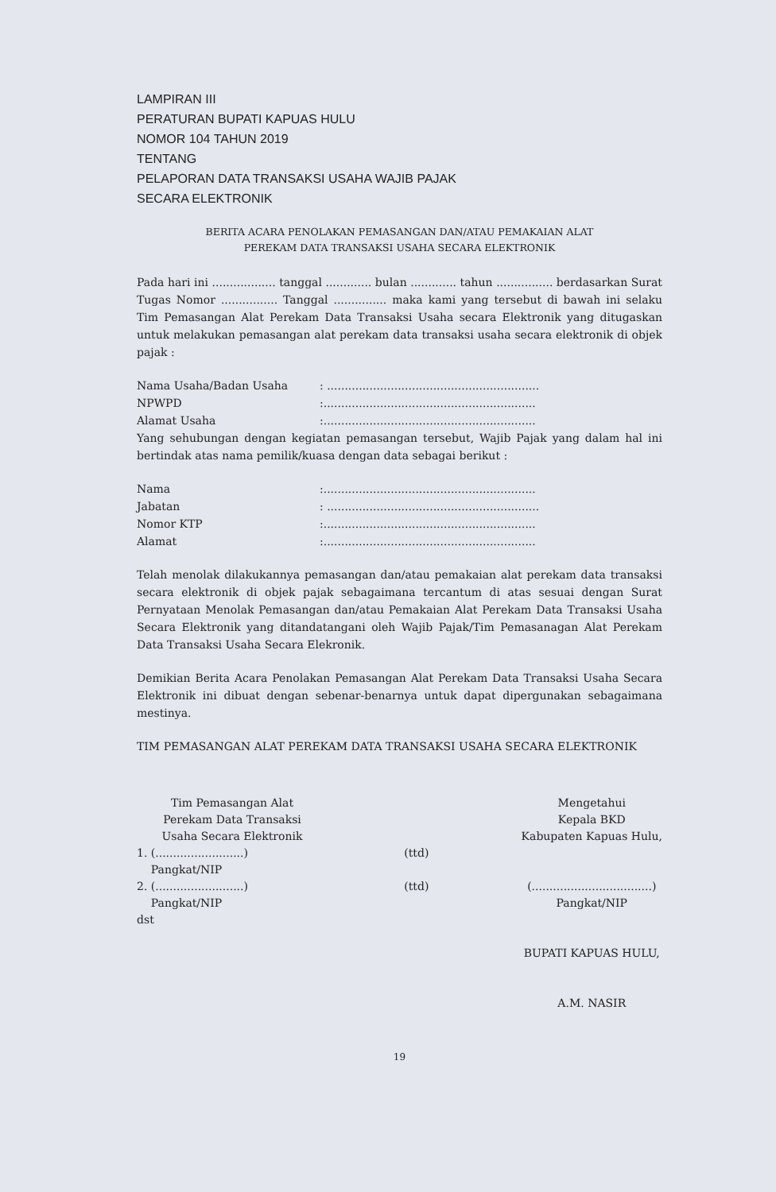LAMPIRAN III
PERATURAN BUPATI KAPUAS HULU
NOMOR 104 TAHUN 2019
TENTANG
PELAPORAN DATA TRANSAKSI USAHA WAJIB PAJAK
SECARA ELEKTRONIK
BERITA ACARA PENOLAKAN PEMASANGAN DAN/ATAU PEMAKAIAN ALAT
PEREKAM DATA TRANSAKSI USAHA SECARA ELEKTRONIK
Pada hari ini .................. tanggal ............. bulan ............. tahun ................ berdasarkan Surat Tugas Nomor ................ Tanggal ............... maka kami yang tersebut di bawah ini selaku Tim Pemasangan Alat Perekam Data Transaksi Usaha secara Elektronik yang ditugaskan untuk melakukan pemasangan alat perekam data transaksi usaha secara elektronik di objek pajak :
| Nama Usaha/Badan Usaha | : ............................................................ |
| NPWPD | :............................................................ |
| Alamat Usaha | :............................................................ |
Yang sehubungan dengan kegiatan pemasangan tersebut, Wajib Pajak yang dalam hal ini bertindak atas nama pemilik/kuasa dengan data sebagai berikut :
| Nama | :............................................................ |
| Jabatan | : ............................................................ |
| Nomor KTP | :............................................................ |
| Alamat | :............................................................ |
Telah menolak dilakukannya pemasangan dan/atau pemakaian alat perekam data transaksi secara elektronik di objek pajak sebagaimana tercantum di atas sesuai dengan Surat Pernyataan Menolak Pemasangan dan/atau Pemakaian Alat Perekam Data Transaksi Usaha Secara Elektronik yang ditandatangani oleh Wajib Pajak/Tim Pemasanagan Alat Perekam Data Transaksi Usaha Secara Elekronik.
Demikian Berita Acara Penolakan Pemasangan Alat Perekam Data Transaksi Usaha Secara Elektronik ini dibuat dengan sebenar-benarnya untuk dapat dipergunakan sebagaimana mestinya.
TIM PEMASANGAN ALAT PEREKAM DATA TRANSAKSI USAHA SECARA ELEKTRONIK
Tim Pemasangan Alat
Perekam Data Transaksi
Usaha Secara Elektronik
1. (.........................)
Pangkat/NIP
2. (.........................)
Pangkat/NIP
dst
(ttd)
(ttd)
Mengetahui
Kepala BKD
Kabupaten Kapuas Hulu,
(..................................)
Pangkat/NIP
BUPATI KAPUAS HULU,
A.M. NASIR
19